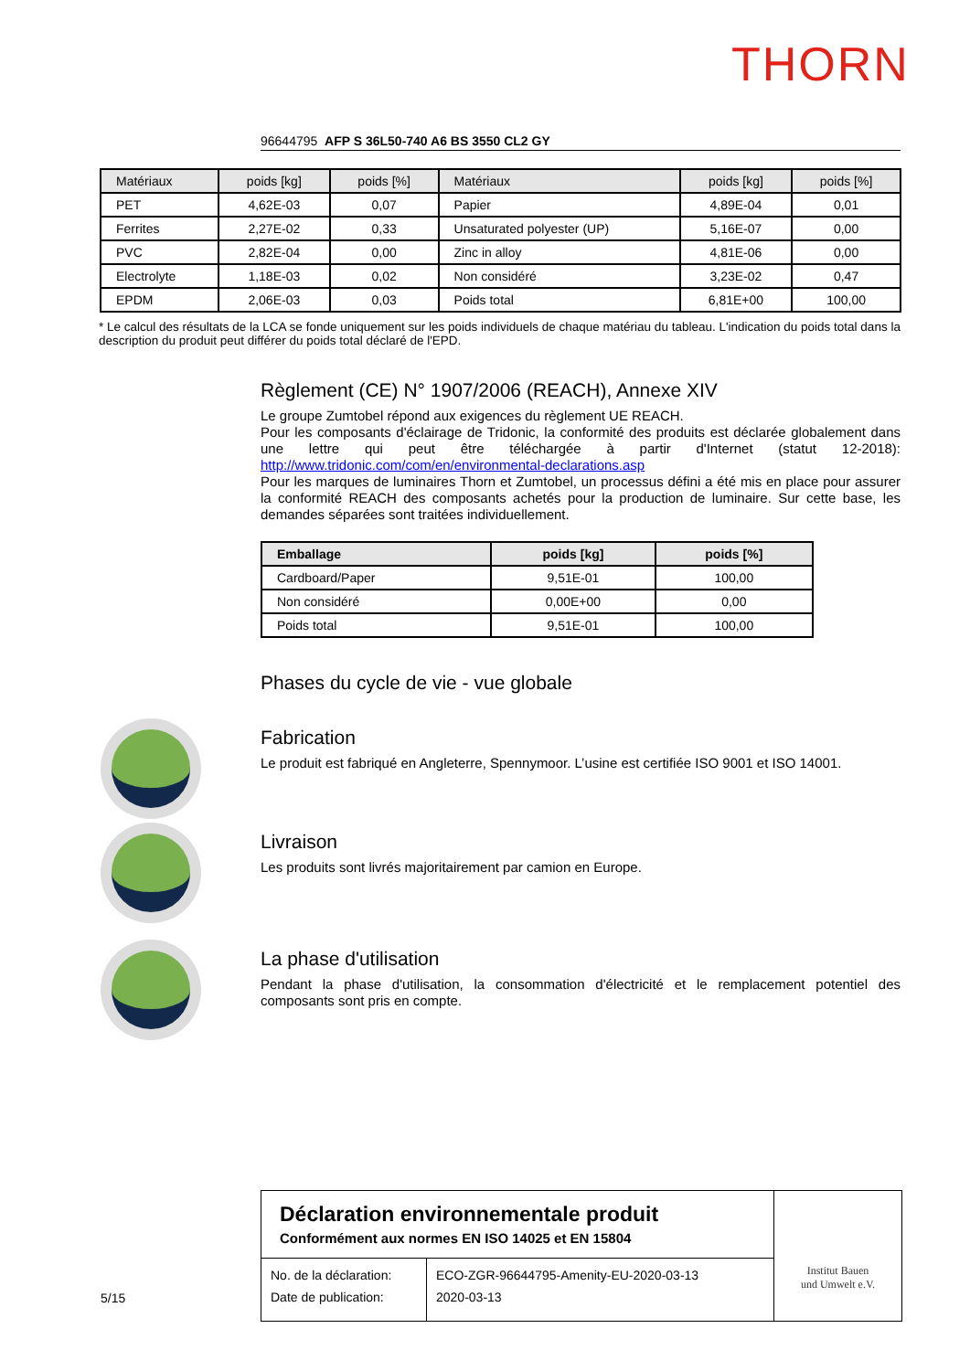THORN
96644795 AFP S 36L50-740 A6 BS 3550 CL2 GY
| Matériaux | poids [kg] | poids [%] | Matériaux | poids [kg] | poids [%] |
| --- | --- | --- | --- | --- | --- |
| PET | 4,62E-03 | 0,07 | Papier | 4,89E-04 | 0,01 |
| Ferrites | 2,27E-02 | 0,33 | Unsaturated polyester (UP) | 5,16E-07 | 0,00 |
| PVC | 2,82E-04 | 0,00 | Zinc in alloy | 4,81E-06 | 0,00 |
| Electrolyte | 1,18E-03 | 0,02 | Non considéré | 3,23E-02 | 0,47 |
| EPDM | 2,06E-03 | 0,03 | Poids total | 6,81E+00 | 100,00 |
* Le calcul des résultats de la LCA se fonde uniquement sur les poids individuels de chaque matériau du tableau. L'indication du poids total dans la description du produit peut différer du poids total déclaré de l'EPD.
Règlement (CE) N° 1907/2006 (REACH), Annexe XIV
Le groupe Zumtobel répond aux exigences du règlement UE REACH.
Pour les composants d'éclairage de Tridonic, la conformité des produits est déclarée globalement dans une lettre qui peut être téléchargée à partir d'Internet (statut 12-2018): http://www.tridonic.com/com/en/environmental-declarations.asp
Pour les marques de luminaires Thorn et Zumtobel, un processus défini a été mis en place pour assurer la conformité REACH des composants achetés pour la production de luminaire. Sur cette base, les demandes séparées sont traitées individuellement.
| Emballage | poids [kg] | poids [%] |
| --- | --- | --- |
| Cardboard/Paper | 9,51E-01 | 100,00 |
| Non considéré | 0,00E+00 | 0,00 |
| Poids total | 9,51E-01 | 100,00 |
Phases du cycle de vie - vue globale
Fabrication
Le produit est fabriqué en Angleterre, Spennymoor. L’usine est certifiée ISO 9001 et ISO 14001.
Livraison
Les produits sont livrés majoritairement par camion en Europe.
La phase d'utilisation
Pendant la phase d'utilisation, la consommation d'électricité et le remplacement potentiel des composants sont pris en compte.
Déclaration environnementale produit
Conformément aux normes EN ISO 14025 et EN 15804
No. de la déclaration:
Date de publication:
ECO-ZGR-96644795-Amenity-EU-2020-03-13
2020-03-13
Institut Bauen
und Umwelt e.V.
5/15